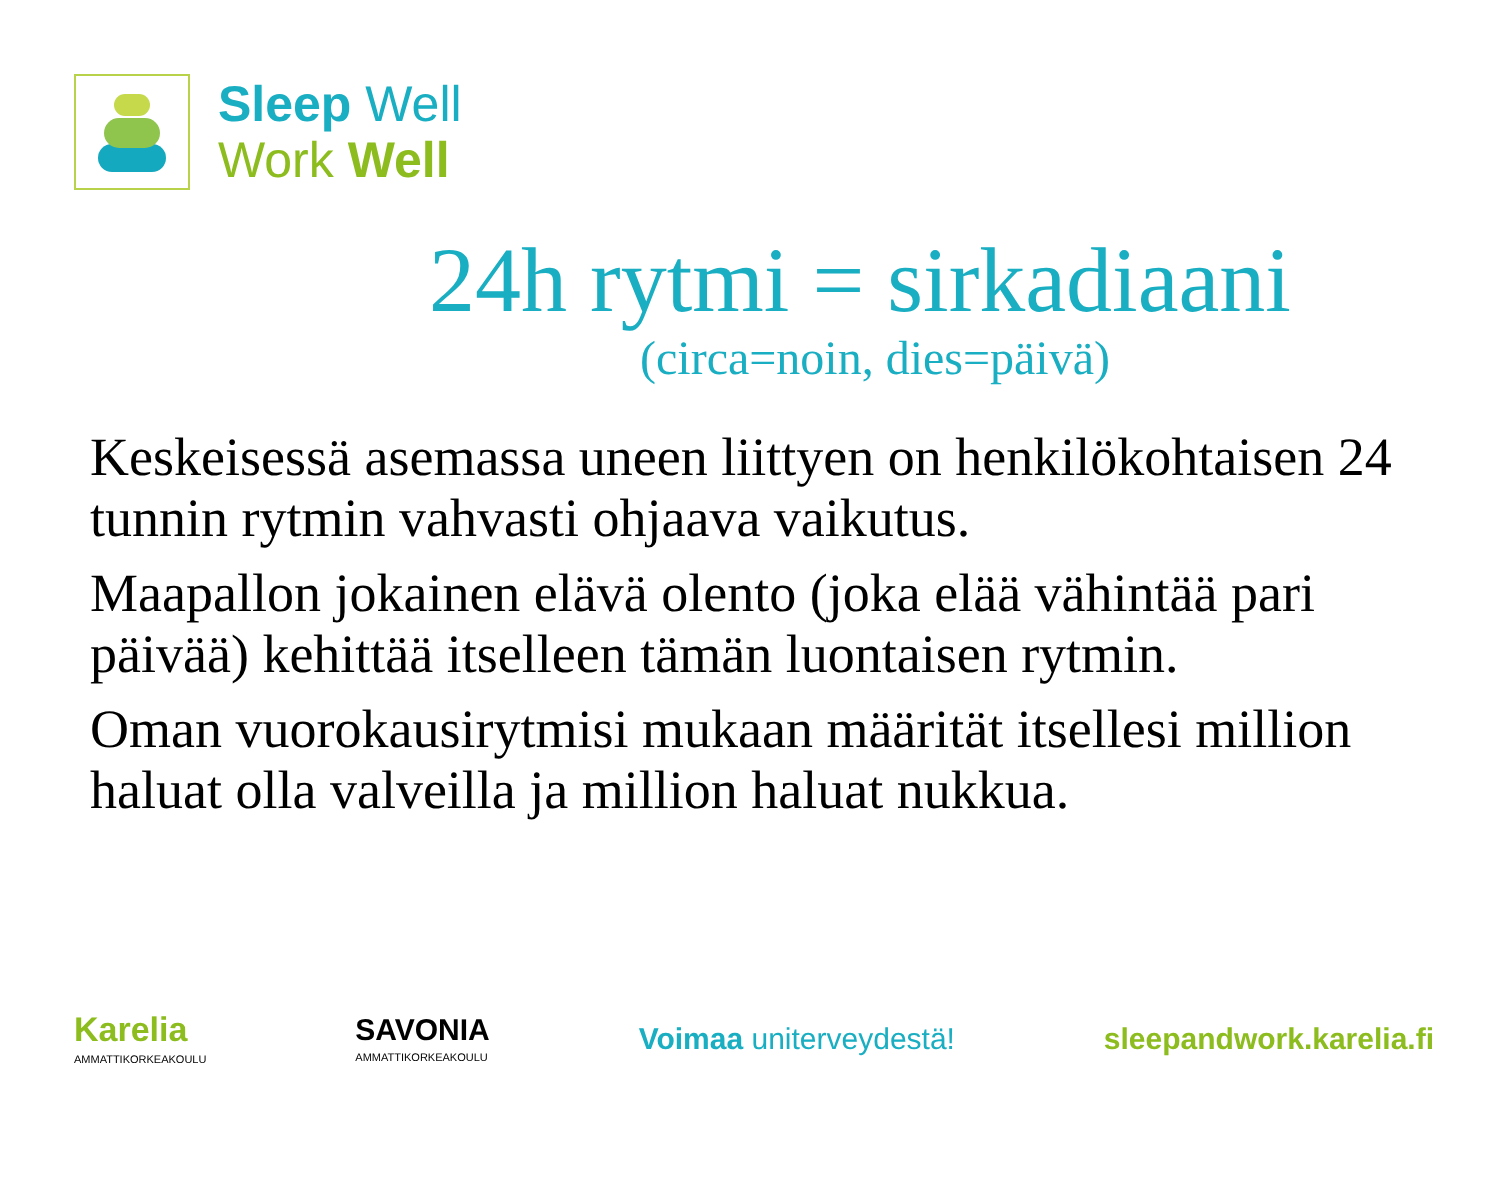Sleep Well
Work Well
24h rytmi = sirkadiaani
(circa=noin, dies=päivä)
Keskeisessä asemassa uneen liittyen on henkilökohtaisen 24 tunnin rytmin vahvasti ohjaava vaikutus.
Maapallon jokainen elävä olento (joka elää vähintää pari päivää) kehittää itselleen tämän luontaisen rytmin.
Oman vuorokausirytmisi mukaan määrität itsellesi million haluat olla valveilla ja million haluat nukkua.
Karelia
AMMATTIKORKEAKOULU
SAVONIA
AMMATTIKORKEAKOULU
Voimaa uniterveydestä! sleepandwork.karelia.fi